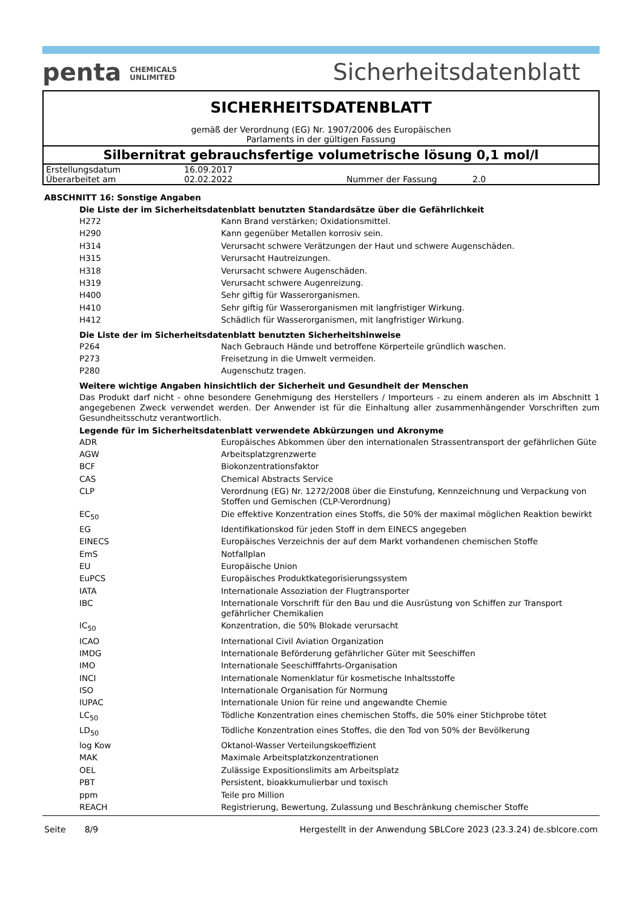penta CHEMICALS
UNLIMITED
Sicherheitsdatenblatt
SICHERHEITSDATENBLATT
gemäß der Verordnung (EG) Nr. 1907/2006 des Europäischen
Parlaments in der gültigen Fassung
Silbernitrat gebrauchsfertige volumetrische lösung 0,1 mol/l
| Erstellungsdatum | 16.09.2017 | | |
| Überarbeitet am | 02.02.2022 | Nummer der Fassung | 2.0 |
ABSCHNITT 16: Sonstige Angaben
Die Liste der im Sicherheitsdatenblatt benutzten Standardsätze über die Gefährlichkeit
| H272 | Kann Brand verstärken; Oxidationsmittel. |
| H290 | Kann gegenüber Metallen korrosiv sein. |
| H314 | Verursacht schwere Verätzungen der Haut und schwere Augenschäden. |
| H315 | Verursacht Hautreizungen. |
| H318 | Verursacht schwere Augenschäden. |
| H319 | Verursacht schwere Augenreizung. |
| H400 | Sehr giftig für Wasserorganismen. |
| H410 | Sehr giftig für Wasserorganismen mit langfristiger Wirkung. |
| H412 | Schädlich für Wasserorganismen, mit langfristiger Wirkung. |
Die Liste der im Sicherheitsdatenblatt benutzten Sicherheitshinweise
| P264 | Nach Gebrauch Hände und betroffene Körperteile gründlich waschen. |
| P273 | Freisetzung in die Umwelt vermeiden. |
| P280 | Augenschutz tragen. |
Weitere wichtige Angaben hinsichtlich der Sicherheit und Gesundheit der Menschen
Das Produkt darf nicht - ohne besondere Genehmigung des Herstellers / Importeurs - zu einem anderen als im Abschnitt 1 angegebenen Zweck verwendet werden. Der Anwender ist für die Einhaltung aller zusammenhängender Vorschriften zum Gesundheitsschutz verantwortlich.
Legende für im Sicherheitsdatenblatt verwendete Abkürzungen und Akronyme
| ADR | Europäisches Abkommen über den internationalen Strassentransport der gefährlichen Güte |
| AGW | Arbeitsplatzgrenzwerte |
| BCF | Biokonzentrationsfaktor |
| CAS | Chemical Abstracts Service |
| CLP | Verordnung (EG) Nr. 1272/2008 über die Einstufung, Kennzeichnung und Verpackung von Stoffen und Gemischen (CLP-Verordnung) |
| EC<sub>50</sub> | Die effektive Konzentration eines Stoffs, die 50% der maximal möglichen Reaktion bewirkt |
| EG | Identifikationskod für jeden Stoff in dem EINECS angegeben |
| EINECS | Europäisches Verzeichnis der auf dem Markt vorhandenen chemischen Stoffe |
| EmS | Notfallplan |
| EU | Europäische Union |
| EuPCS | Europäisches Produktkategorisierungssystem |
| IATA | Internationale Assoziation der Flugtransporter |
| IBC | Internationale Vorschrift für den Bau und die Ausrüstung von Schiffen zur Transport gefährlicher Chemikalien |
| IC<sub>50</sub> | Konzentration, die 50% Blokade verursacht |
| ICAO | International Civil Aviation Organization |
| IMDG | Internationale Beförderung gefährlicher Güter mit Seeschiffen |
| IMO | Internationale Seeschifffahrts-Organisation |
| INCI | Internationale Nomenklatur für kosmetische Inhaltsstoffe |
| ISO | Internationale Organisation für Normung |
| IUPAC | Internationale Union für reine und angewandte Chemie |
| LC<sub>50</sub> | Tödliche Konzentration eines chemischen Stoffs, die 50% einer Stichprobe tötet |
| LD<sub>50</sub> | Tödliche Konzentration eines Stoffes, die den Tod von 50% der Bevölkerung |
| log Kow | Oktanol-Wasser Verteilungskoeffizient |
| MAK | Maximale Arbeitsplatzkonzentrationen |
| OEL | Zulässige Expositionslimits am Arbeitsplatz |
| PBT | Persistent, bioakkumulierbar und toxisch |
| ppm | Teile pro Million |
| REACH | Registrierung, Bewertung, Zulassung und Beschränkung chemischer Stoffe |
Seite 8/9 Hergestellt in der Anwendung SBLCore 2023 (23.3.24) de.sblcore.com